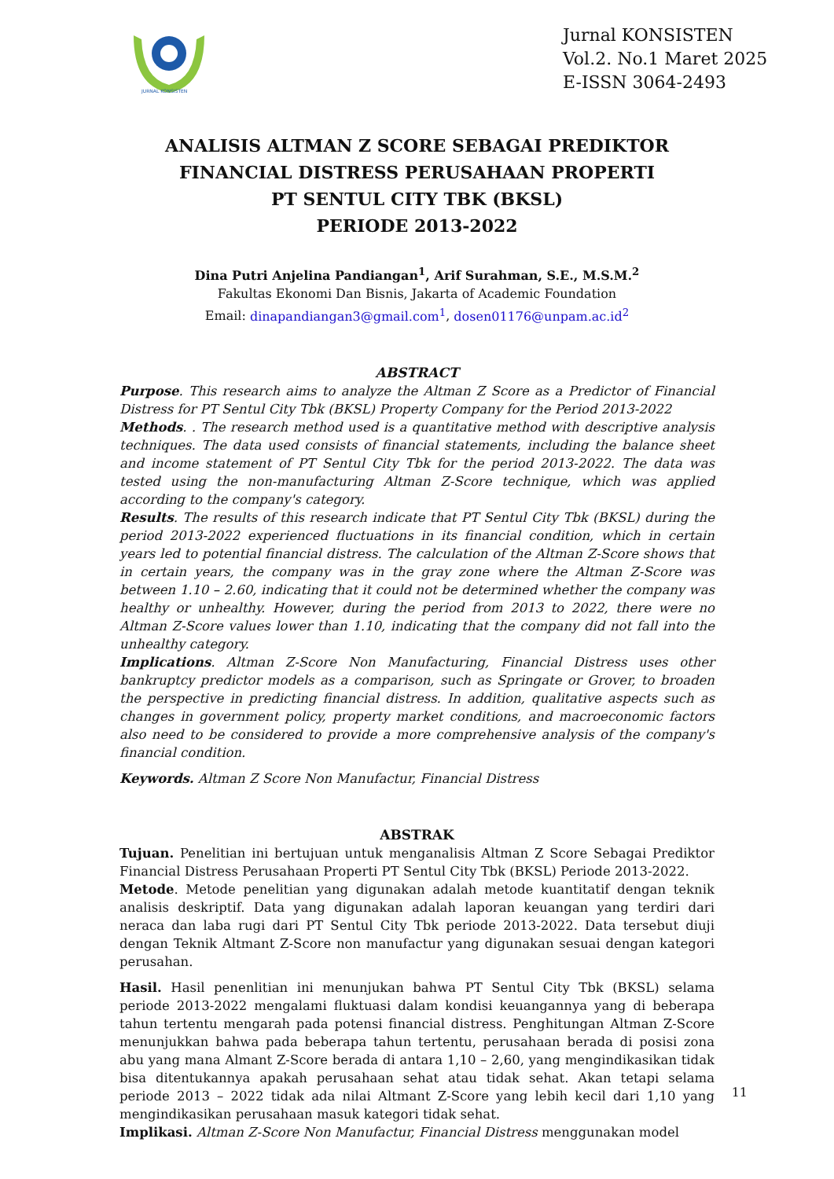JURNAL KONSISTEN
Jurnal KONSISTEN
Vol.2. No.1 Maret 2025
E-ISSN 3064-2493
ANALISIS ALTMAN Z SCORE SEBAGAI PREDIKTOR FINANCIAL DISTRESS PERUSAHAAN PROPERTI
PT SENTUL CITY TBK (BKSL)
PERIODE 2013-2022
Dina Putri Anjelina Pandiangan<sup>1</sup>, Arif Surahman, S.E., M.S.M.<sup>2</sup>
Fakultas Ekonomi Dan Bisnis, Jakarta of Academic Foundation
Email: dinapandiangan3@gmail.com<sup>1</sup>, dosen01176@unpam.ac.id<sup>2</sup>
ABSTRACT
Purpose. This research aims to analyze the Altman Z Score as a Predictor of Financial Distress for PT Sentul City Tbk (BKSL) Property Company for the Period 2013-2022
Methods. . The research method used is a quantitative method with descriptive analysis techniques. The data used consists of financial statements, including the balance sheet and income statement of PT Sentul City Tbk for the period 2013-2022. The data was tested using the non-manufacturing Altman Z-Score technique, which was applied according to the company's category.
Results. The results of this research indicate that PT Sentul City Tbk (BKSL) during the period 2013-2022 experienced fluctuations in its financial condition, which in certain years led to potential financial distress. The calculation of the Altman Z-Score shows that in certain years, the company was in the gray zone where the Altman Z-Score was between 1.10 – 2.60, indicating that it could not be determined whether the company was healthy or unhealthy. However, during the period from 2013 to 2022, there were no Altman Z-Score values lower than 1.10, indicating that the company did not fall into the unhealthy category.
Implications. Altman Z-Score Non Manufacturing, Financial Distress uses other bankruptcy predictor models as a comparison, such as Springate or Grover, to broaden the perspective in predicting financial distress. In addition, qualitative aspects such as changes in government policy, property market conditions, and macroeconomic factors also need to be considered to provide a more comprehensive analysis of the company's financial condition.
Keywords. Altman Z Score Non Manufactur, Financial Distress
ABSTRAK
Tujuan. Penelitian ini bertujuan untuk menganalisis Altman Z Score Sebagai Prediktor Financial Distress Perusahaan Properti PT Sentul City Tbk (BKSL) Periode 2013-2022.
Metode. Metode penelitian yang digunakan adalah metode kuantitatif dengan teknik analisis deskriptif. Data yang digunakan adalah laporan keuangan yang terdiri dari neraca dan laba rugi dari PT Sentul City Tbk periode 2013-2022. Data tersebut diuji dengan Teknik Altmant Z-Score non manufactur yang digunakan sesuai dengan kategori perusahan.
Hasil. Hasil penenlitian ini menunjukan bahwa PT Sentul City Tbk (BKSL) selama periode 2013-2022 mengalami fluktuasi dalam kondisi keuangannya yang di beberapa tahun tertentu mengarah pada potensi financial distress. Penghitungan Altman Z-Score menunjukkan bahwa pada beberapa tahun tertentu, perusahaan berada di posisi zona abu yang mana Almant Z-Score berada di antara 1,10 – 2,60, yang mengindikasikan tidak bisa ditentukannya apakah perusahaan sehat atau tidak sehat. Akan tetapi selama periode 2013 – 2022 tidak ada nilai Altmant Z-Score yang lebih kecil dari 1,10 yang mengindikasikan perusahaan masuk kategori tidak sehat.
Implikasi. Altman Z-Score Non Manufactur, Financial Distress menggunakan model
11